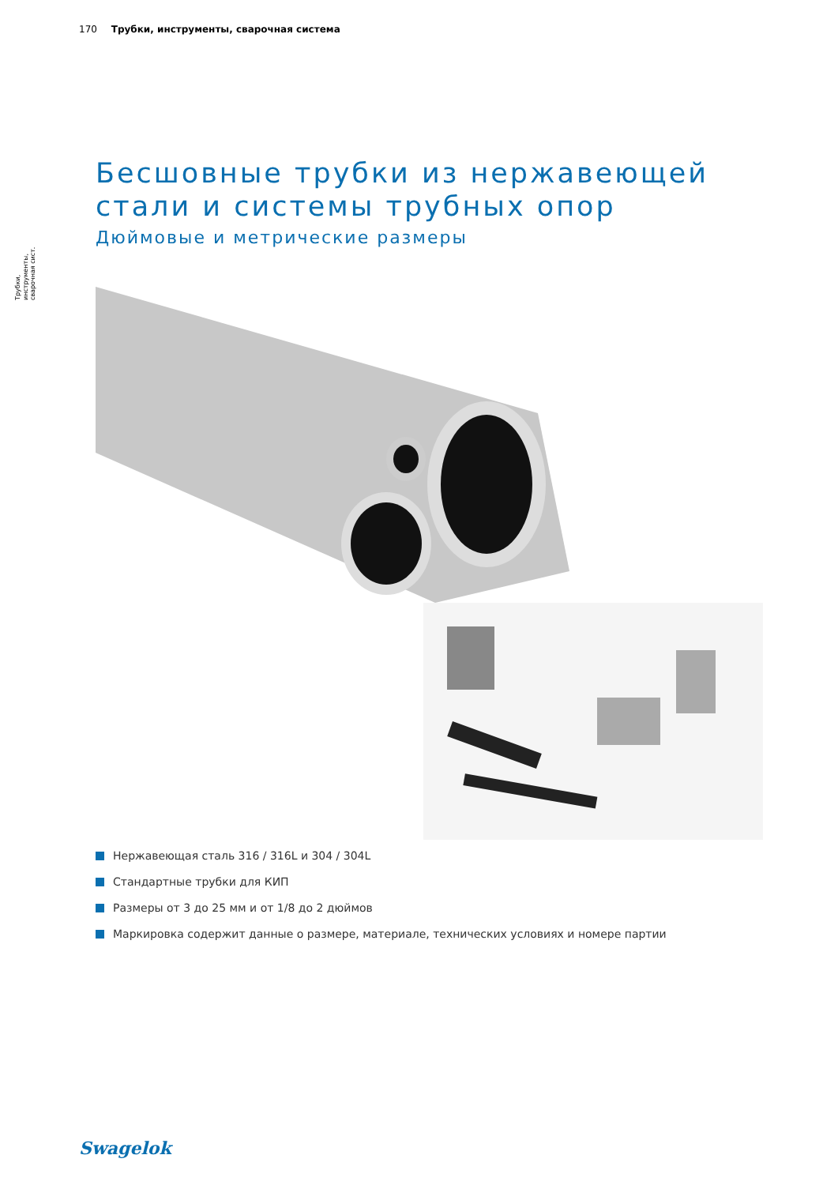170 Трубки, инструменты, сварочная система
Трубки, инструменты, сварочная сист.
Бесшовные трубки из нержавеющей стали и системы трубных опор
Дюймовые и метрические размеры
Нержавеющая сталь 316 / 316L и 304 / 304L
Стандартные трубки для КИП
Размеры от 3 до 25 мм и от 1/8 до 2 дюймов
Маркировка содержит данные о размере, материале, технических условиях и номере партии
Swagelok